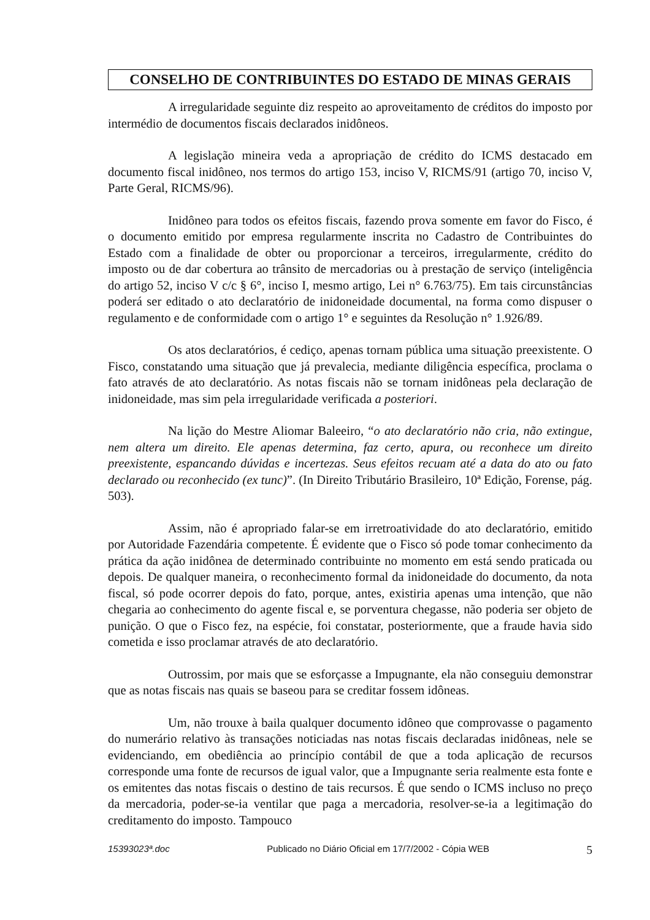CONSELHO DE CONTRIBUINTES DO ESTADO DE MINAS GERAIS
A irregularidade seguinte diz respeito ao aproveitamento de créditos do imposto por intermédio de documentos fiscais declarados inidôneos.
A legislação mineira veda a apropriação de crédito do ICMS destacado em documento fiscal inidôneo, nos termos do artigo 153, inciso V, RICMS/91 (artigo 70, inciso V, Parte Geral, RICMS/96).
Inidôneo para todos os efeitos fiscais, fazendo prova somente em favor do Fisco, é o documento emitido por empresa regularmente inscrita no Cadastro de Contribuintes do Estado com a finalidade de obter ou proporcionar a terceiros, irregularmente, crédito do imposto ou de dar cobertura ao trânsito de mercadorias ou à prestação de serviço (inteligência do artigo 52, inciso V c/c § 6°, inciso I, mesmo artigo, Lei n° 6.763/75). Em tais circunstâncias poderá ser editado o ato declaratório de inidoneidade documental, na forma como dispuser o regulamento e de conformidade com o artigo 1° e seguintes da Resolução n° 1.926/89.
Os atos declaratórios, é cediço, apenas tornam pública uma situação preexistente. O Fisco, constatando uma situação que já prevalecia, mediante diligência específica, proclama o fato através de ato declaratório. As notas fiscais não se tornam inidôneas pela declaração de inidoneidade, mas sim pela irregularidade verificada a posteriori.
Na lição do Mestre Aliomar Baleeiro, “o ato declaratório não cria, não extingue, nem altera um direito. Ele apenas determina, faz certo, apura, ou reconhece um direito preexistente, espancando dúvidas e incertezas. Seus efeitos recuam até a data do ato ou fato declarado ou reconhecido (ex tunc)”. (In Direito Tributário Brasileiro, 10ª Edição, Forense, pág. 503).
Assim, não é apropriado falar-se em irretroatividade do ato declaratório, emitido por Autoridade Fazendária competente. É evidente que o Fisco só pode tomar conhecimento da prática da ação inidônea de determinado contribuinte no momento em está sendo praticada ou depois. De qualquer maneira, o reconhecimento formal da inidoneidade do documento, da nota fiscal, só pode ocorrer depois do fato, porque, antes, existiria apenas uma intenção, que não chegaria ao conhecimento do agente fiscal e, se porventura chegasse, não poderia ser objeto de punição. O que o Fisco fez, na espécie, foi constatar, posteriormente, que a fraude havia sido cometida e isso proclamar através de ato declaratório.
Outrossim, por mais que se esforçasse a Impugnante, ela não conseguiu demonstrar que as notas fiscais nas quais se baseou para se creditar fossem idôneas.
Um, não trouxe à baila qualquer documento idôneo que comprovasse o pagamento do numerário relativo às transações noticiadas nas notas fiscais declaradas inidôneas, nele se evidenciando, em obediência ao princípio contábil de que a toda aplicação de recursos corresponde uma fonte de recursos de igual valor, que a Impugnante seria realmente esta fonte e os emitentes das notas fiscais o destino de tais recursos. É que sendo o ICMS incluso no preço da mercadoria, poder-se-ia ventilar que paga a mercadoria, resolver-se-ia a legitimação do creditamento do imposto. Tampouco
15393023ª.doc Publicado no Diário Oficial em 17/7/2002 - Cópia WEB 5